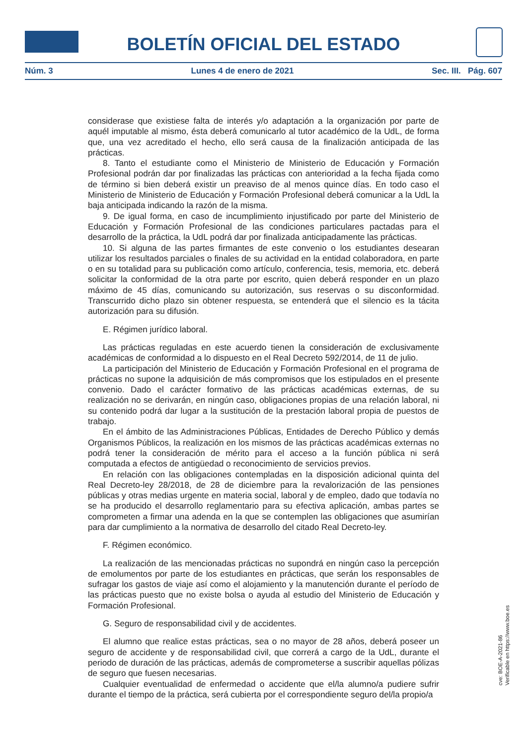BOLETÍN OFICIAL DEL ESTADO
Núm. 3 Lunes 4 de enero de 2021 Sec. III. Pág. 607
considerase que existiese falta de interés y/o adaptación a la organización por parte de aquél imputable al mismo, ésta deberá comunicarlo al tutor académico de la UdL, de forma que, una vez acreditado el hecho, ello será causa de la finalización anticipada de las prácticas.
8. Tanto el estudiante como el Ministerio de Ministerio de Educación y Formación Profesional podrán dar por finalizadas las prácticas con anterioridad a la fecha fijada como de término si bien deberá existir un preaviso de al menos quince días. En todo caso el Ministerio de Ministerio de Educación y Formación Profesional deberá comunicar a la UdL la baja anticipada indicando la razón de la misma.
9. De igual forma, en caso de incumplimiento injustificado por parte del Ministerio de Educación y Formación Profesional de las condiciones particulares pactadas para el desarrollo de la práctica, la UdL podrá dar por finalizada anticipadamente las prácticas.
10. Si alguna de las partes firmantes de este convenio o los estudiantes desearan utilizar los resultados parciales o finales de su actividad en la entidad colaboradora, en parte o en su totalidad para su publicación como artículo, conferencia, tesis, memoria, etc. deberá solicitar la conformidad de la otra parte por escrito, quien deberá responder en un plazo máximo de 45 días, comunicando su autorización, sus reservas o su disconformidad. Transcurrido dicho plazo sin obtener respuesta, se entenderá que el silencio es la tácita autorización para su difusión.
E. Régimen jurídico laboral.
Las prácticas reguladas en este acuerdo tienen la consideración de exclusivamente académicas de conformidad a lo dispuesto en el Real Decreto 592/2014, de 11 de julio.
La participación del Ministerio de Educación y Formación Profesional en el programa de prácticas no supone la adquisición de más compromisos que los estipulados en el presente convenio. Dado el carácter formativo de las prácticas académicas externas, de su realización no se derivarán, en ningún caso, obligaciones propias de una relación laboral, ni su contenido podrá dar lugar a la sustitución de la prestación laboral propia de puestos de trabajo.
En el ámbito de las Administraciones Públicas, Entidades de Derecho Público y demás Organismos Públicos, la realización en los mismos de las prácticas académicas externas no podrá tener la consideración de mérito para el acceso a la función pública ni será computada a efectos de antigüedad o reconocimiento de servicios previos.
En relación con las obligaciones contempladas en la disposición adicional quinta del Real Decreto-ley 28/2018, de 28 de diciembre para la revalorización de las pensiones públicas y otras medias urgente en materia social, laboral y de empleo, dado que todavía no se ha producido el desarrollo reglamentario para su efectiva aplicación, ambas partes se comprometen a firmar una adenda en la que se contemplen las obligaciones que asumirían para dar cumplimiento a la normativa de desarrollo del citado Real Decreto-ley.
F. Régimen económico.
La realización de las mencionadas prácticas no supondrá en ningún caso la percepción de emolumentos por parte de los estudiantes en prácticas, que serán los responsables de sufragar los gastos de viaje así como el alojamiento y la manutención durante el período de las prácticas puesto que no existe bolsa o ayuda al estudio del Ministerio de Educación y Formación Profesional.
G. Seguro de responsabilidad civil y de accidentes.
El alumno que realice estas prácticas, sea o no mayor de 28 años, deberá poseer un seguro de accidente y de responsabilidad civil, que correrá a cargo de la UdL, durante el periodo de duración de las prácticas, además de comprometerse a suscribir aquellas pólizas de seguro que fuesen necesarias.
Cualquier eventualidad de enfermedad o accidente que el/la alumno/a pudiere sufrir durante el tiempo de la práctica, será cubierta por el correspondiente seguro del/la propio/a
cve: BOE-A-2021-86
Verificable en https://www.boe.es